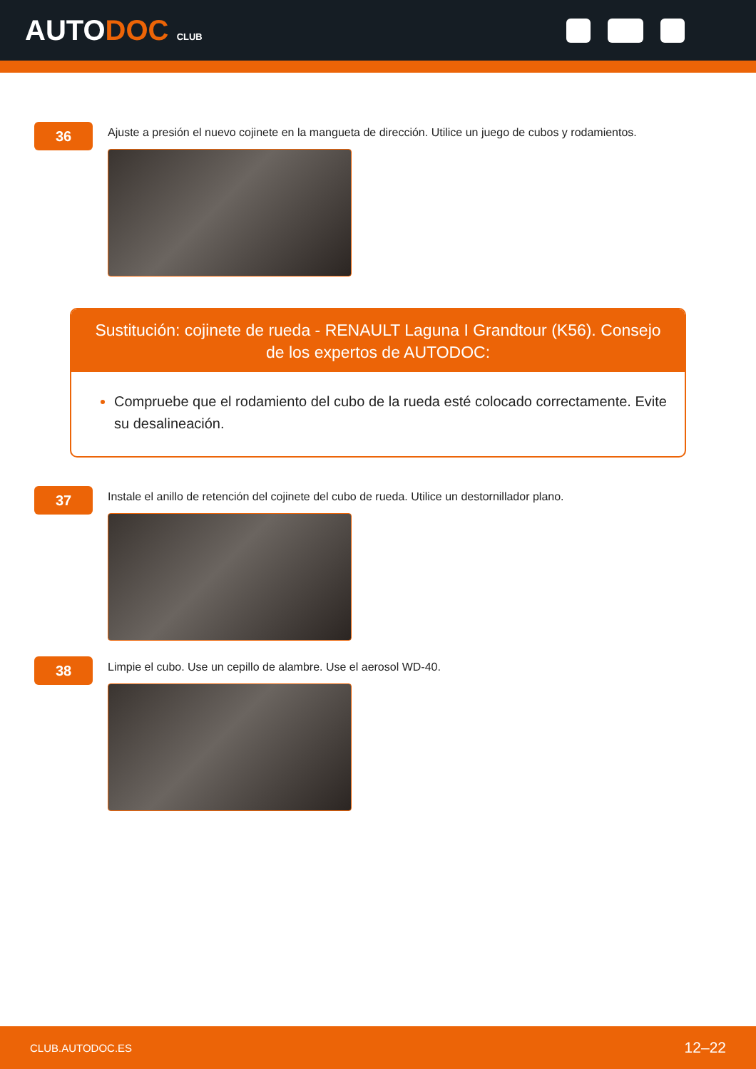AUTODOC CLUB
36
Ajuste a presión el nuevo cojinete en la mangueta de dirección. Utilice un juego de cubos y rodamientos.
Sustitución: cojinete de rueda - RENAULT Laguna I Grandtour (K56). Consejo de los expertos de AUTODOC:
Compruebe que el rodamiento del cubo de la rueda esté colocado correctamente. Evite su desalineación.
37
Instale el anillo de retención del cojinete del cubo de rueda. Utilice un destornillador plano.
38
Limpie el cubo. Use un cepillo de alambre. Use el aerosol WD-40.
CLUB.AUTODOC.ES 12–22